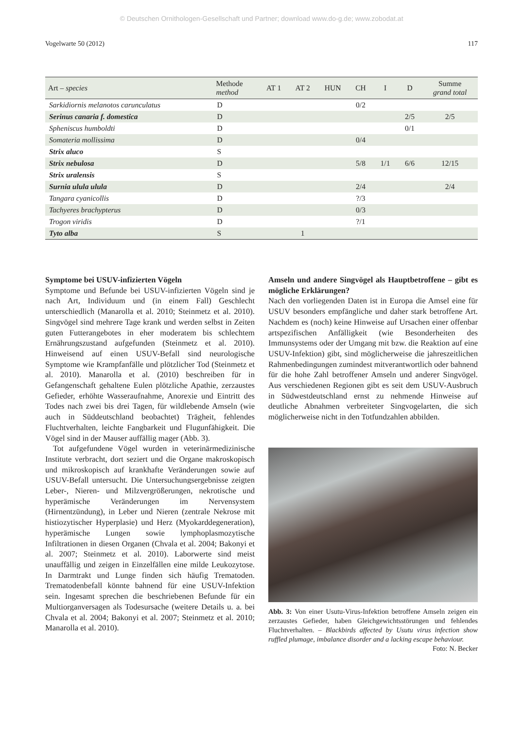© Deutschen Ornithologen-Gesellschaft und Partner; download www.do-g.de; www.zobodat.at
Vogelwarte 50 (2012) 117
| Art – species | Methode method | AT 1 | AT 2 | HUN | CH | I | D | Summe grand total |
| --- | --- | --- | --- | --- | --- | --- | --- | --- |
| Sarkidiornis melanotos caruncu­latus | D | | | | 0/2 | | | |
| Serinus canaria f. domestica | D | | | | | | 2/5 | 2/5 |
| Spheniscus humboldti | D | | | | | | 0/1 | |
| Somateria mollissima | D | | | | 0/4 | | | |
| Strix aluco | S | | | | | | | |
| Strix nebulosa | D | | | | 5/8 | 1/1 | 6/6 | 12/15 |
| Strix uralensis | S | | | | | | | |
| Surnia ulula ulula | D | | | | 2/4 | | | 2/4 |
| Tangara cyanicollis | D | | | | ?/3 | | | |
| Tachyeres brachypterus | D | | | | 0/3 | | | |
| Trogon viridis | D | | | | ?/1 | | | |
| Tyto alba | S | | 1 | | | | | |
Symptome bei USUV-infizierten Vögeln
Symptome und Befunde bei USUV-infizierten Vögeln sind je nach Art, Individuum und (in einem Fall) Geschlecht unterschiedlich (Manarolla et al. 2010; Steinmetz et al. 2010). Singvögel sind mehrere Tage krank und werden selbst in Zeiten guten Futterangebotes in eher moderatem bis schlechtem Ernährungszustand aufgefunden (Steinmetz et al. 2010). Hinweisend auf einen USUV-Befall sind neurologische Symptome wie Krampfanfälle und plötzlicher Tod (Steinmetz et al. 2010). Manarolla et al. (2010) beschreiben für in Gefangenschaft gehaltene Eulen plötzliche Apathie, zerzaustes Gefieder, erhöhte Wasseraufnahme, Anorexie und Eintritt des Todes nach zwei bis drei Tagen, für wildlebende Amseln (wie auch in Süddeutschland beobachtet) Trägheit, fehlendes Fluchtverhalten, leichte Fangbarkeit und Flugunfähigkeit. Die Vögel sind in der Mauser auffällig mager (Abb. 3).
Tot aufgefundene Vögel wurden in veterinärmedizinische Institute verbracht, dort seziert und die Organe makroskopisch und mikroskopisch auf krankhafte Veränderungen sowie auf USUV-Befall untersucht. Die Untersuchungsergebnisse zeigten Leber-, Nieren- und Milzvergrößerungen, nekrotische und hyperämische Veränderungen im Nervensystem (Hirnentzündung), in Leber und Nieren (zentrale Nekrose mit histiozytischer Hyperplasie) und Herz (Myokarddegeneration), hyperämische Lungen sowie lymphoplasmozytische Infiltrationen in diesen Organen (Chvala et al. 2004; Bakonyi et al. 2007; Steinmetz et al. 2010). Laborwerte sind meist unauffällig und zeigen in Einzelfällen eine milde Leukozytose. In Darmtrakt und Lunge finden sich häufig Trematoden. Trematodenbefall könnte bahnend für eine USUV-Infektion sein. Ingesamt sprechen die beschriebenen Befunde für ein Multiorganversagen als Todesursache (weitere Details u. a. bei Chvala et al. 2004; Bakonyi et al. 2007; Steinmetz et al. 2010; Manarolla et al. 2010).
Amseln und andere Singvögel als Hauptbetroffene – gibt es mögliche Erklärungen?
Nach den vorliegenden Daten ist in Europa die Amsel eine für USUV besonders empfängliche und daher stark betroffene Art. Nachdem es (noch) keine Hinweise auf Ursachen einer offenbar artspezifischen Anfälligkeit (wie Besonderheiten des Immunsystems oder der Umgang mit bzw. die Reaktion auf eine USUV-Infektion) gibt, sind möglicherweise die jahreszeitlichen Rahmenbedingungen zumindest mitverantwortlich oder bahnend für die hohe Zahl betroffener Amseln und anderer Singvögel. Aus verschiedenen Regionen gibt es seit dem USUV-Ausbruch in Südwestdeutschland ernst zu nehmende Hinweise auf deutliche Abnahmen verbreiteter Singvogelarten, die sich möglicherweise nicht in den Totfundzahlen abbilden.
Abb. 3: Von einer Usutu-Virus-Infektion betroffene Amseln zeigen ein zerzaustes Gefieder, haben Gleichgewichtsstörungen und fehlendes Fluchtverhalten. – Blackbirds affected by Usutu virus infection show ruffled plumage, imbalance disorder and a lacking escape behaviour. Foto: N. Becker